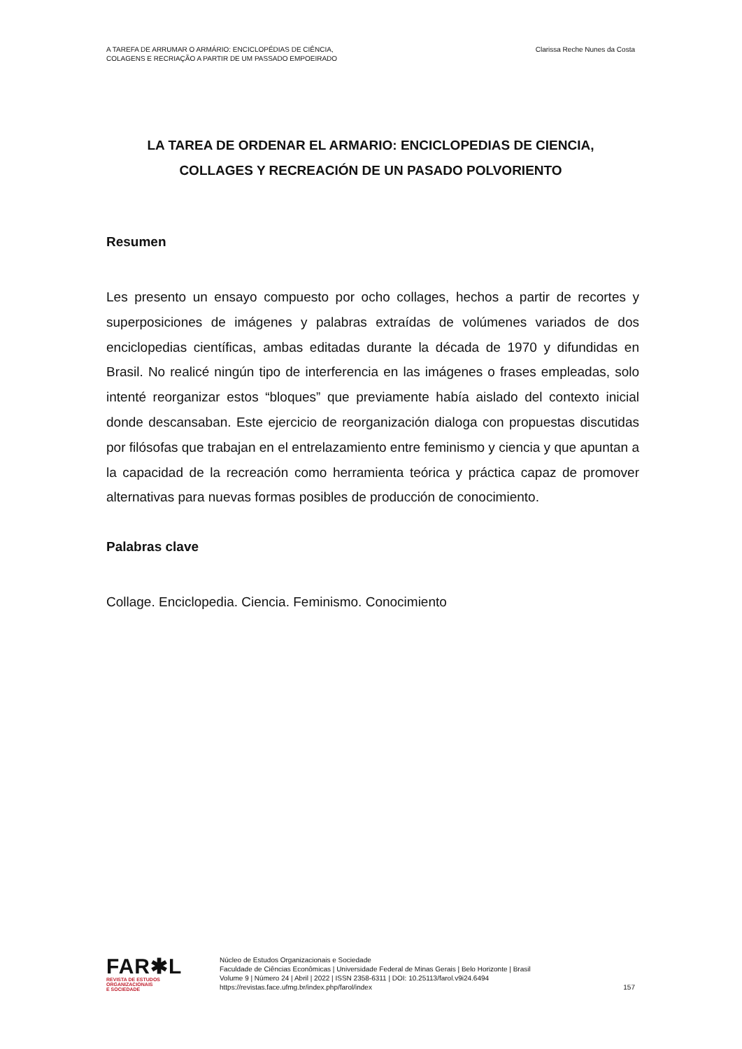A TAREFA DE ARRUMAR O ARMÁRIO: ENCICLOPÉDIAS DE CIÊNCIA,
COLAGENS E RECRIAÇÃO A PARTIR DE UM PASSADO EMPOEIRADO
Clarissa Reche Nunes da Costa
LA TAREA DE ORDENAR EL ARMARIO: ENCICLOPEDIAS DE CIENCIA,
COLLAGES Y RECREACIÓN DE UN PASADO POLVORIENTO
Resumen
Les presento un ensayo compuesto por ocho collages, hechos a partir de recortes y superposiciones de imágenes y palabras extraídas de volúmenes variados de dos enciclopedias científicas, ambas editadas durante la década de 1970 y difundidas en Brasil. No realicé ningún tipo de interferencia en las imágenes o frases empleadas, solo intenté reorganizar estos “bloques” que previamente había aislado del contexto inicial donde descansaban. Este ejercicio de reorganización dialoga con propuestas discutidas por filósofas que trabajan en el entrelazamiento entre feminismo y ciencia y que apuntan a la capacidad de la recreación como herramienta teórica y práctica capaz de promover alternativas para nuevas formas posibles de producción de conocimiento.
Palabras clave
Collage. Enciclopedia. Ciencia. Feminismo. Conocimiento
FAR✱L
REVISTA DE ESTUDOS
ORGANIZACIONAIS
E SOCIEDADE
Núcleo de Estudos Organizacionais e Sociedade
Faculdade de Ciências Econômicas | Universidade Federal de Minas Gerais | Belo Horizonte | Brasil
Volume 9 | Número 24 | Abril | 2022 | ISSN 2358-6311 | DOI: 10.25113/farol.v9i24.6494
https://revistas.face.ufmg.br/index.php/farol/index
157